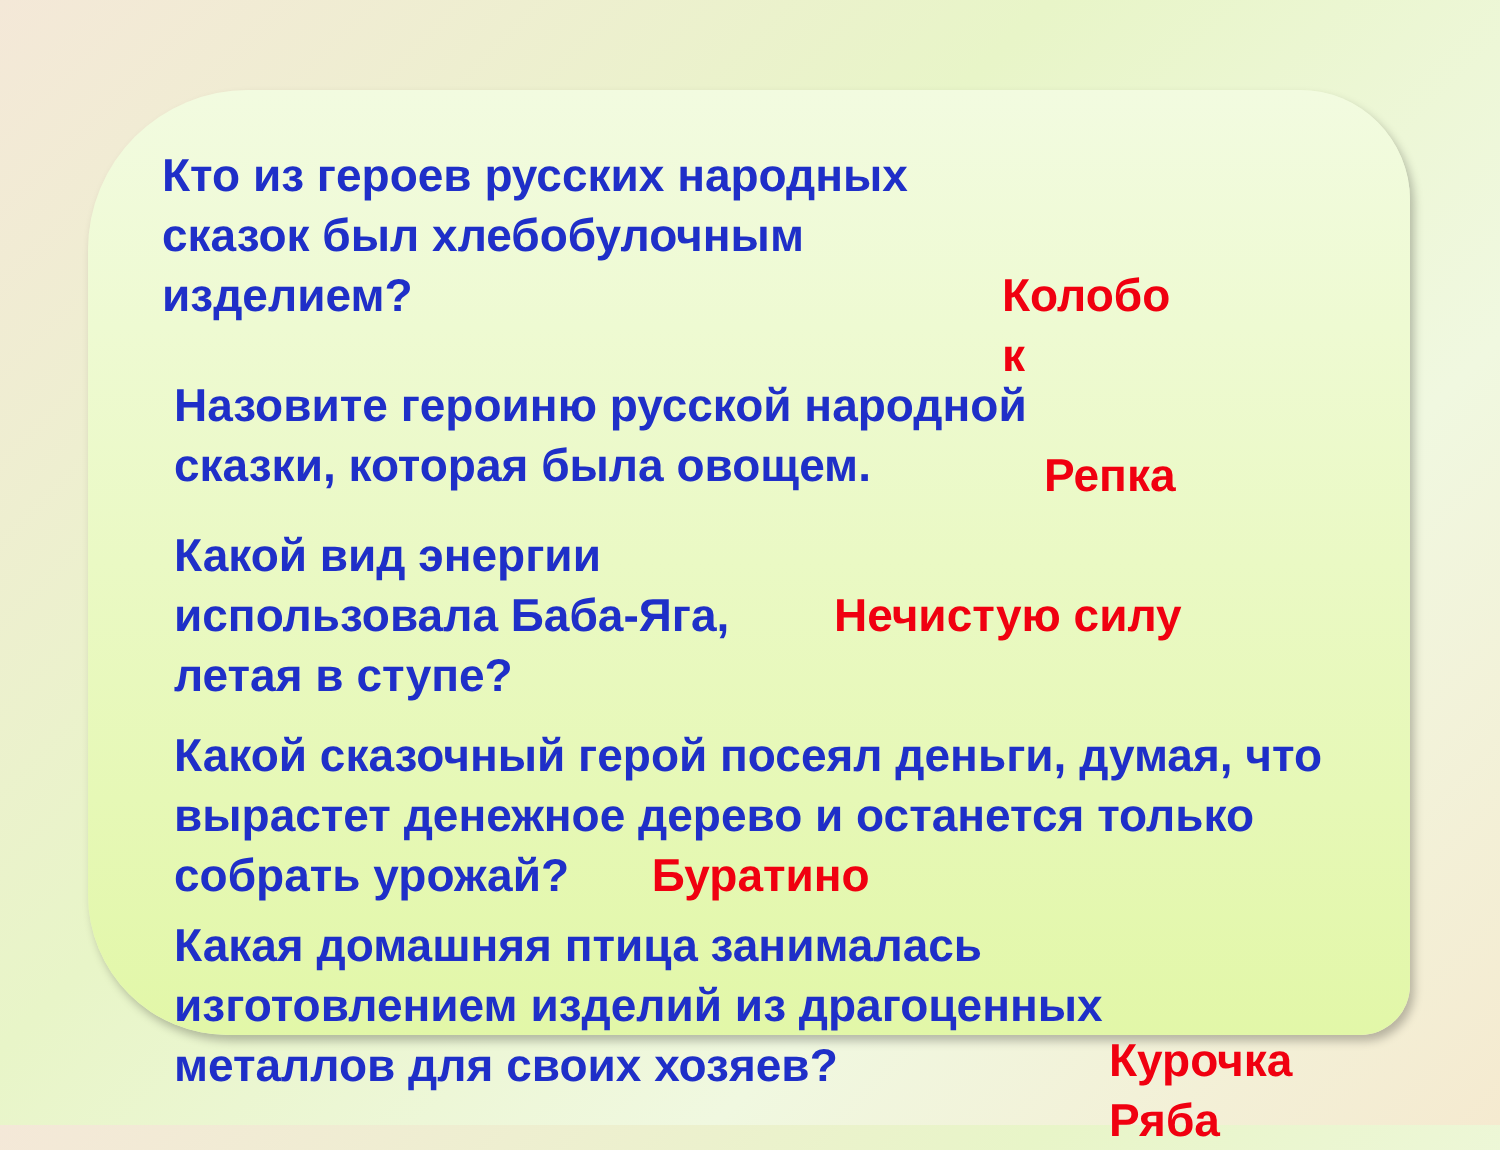Кто из героев русских народных сказок был хлебобулочным изделием?
Колобо к
Назовите героиню русской народной сказки, которая была овощем.
Репка
Какой вид энергии использовала Баба-Яга, летая в ступе?
Нечистую силу
Какой сказочный герой посеял деньги, думая, что вырастет денежное дерево и останется только собрать урожай? Буратино
Какая домашняя птица занималась изготовлением изделий из драгоценных металлов для своих хозяев?
Курочка Ряба